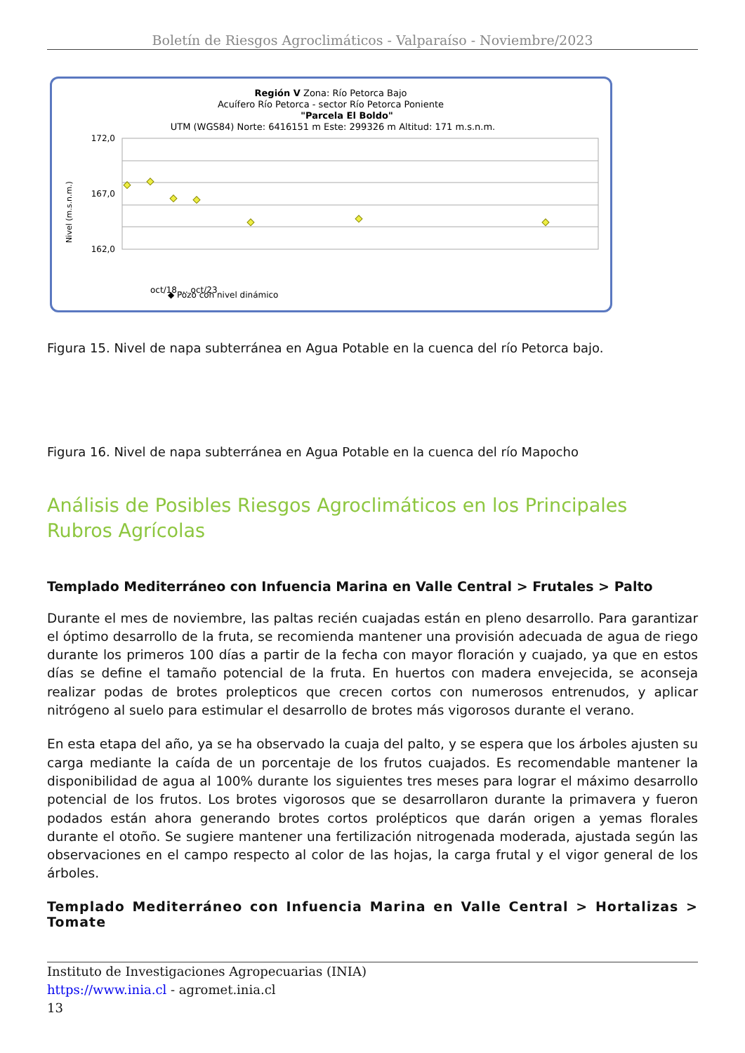Boletín de Riesgos Agroclimáticos - Valparaíso - Noviembre/2023
Región V Zona: Río Petorca Bajo
Acuífero Río Petorca - sector Río Petorca Poniente
"Parcela El Boldo"
UTM (WGS84) Norte: 6416151 m Este: 299326 m Altitud: 171 m.s.n.m.
Nivel (m.s.n.m.)
172,0
167,0
162,0
oct/18 … oct/23
◆ Pozo con nivel dinámico
Figura 15. Nivel de napa subterránea en Agua Potable en la cuenca del río Petorca bajo.
Figura 16. Nivel de napa subterránea en Agua Potable en la cuenca del río Mapocho
Análisis de Posibles Riesgos Agroclimáticos en los Principales Rubros Agrícolas
Templado Mediterráneo con Infuencia Marina en Valle Central > Frutales > Palto
Durante el mes de noviembre, las paltas recién cuajadas están en pleno desarrollo. Para garantizar el óptimo desarrollo de la fruta, se recomienda mantener una provisión adecuada de agua de riego durante los primeros 100 días a partir de la fecha con mayor floración y cuajado, ya que en estos días se define el tamaño potencial de la fruta. En huertos con madera envejecida, se aconseja realizar podas de brotes prolepticos que crecen cortos con numerosos entrenudos, y aplicar nitrógeno al suelo para estimular el desarrollo de brotes más vigorosos durante el verano.
En esta etapa del año, ya se ha observado la cuaja del palto, y se espera que los árboles ajusten su carga mediante la caída de un porcentaje de los frutos cuajados. Es recomendable mantener la disponibilidad de agua al 100% durante los siguientes tres meses para lograr el máximo desarrollo potencial de los frutos. Los brotes vigorosos que se desarrollaron durante la primavera y fueron podados están ahora generando brotes cortos prolépticos que darán origen a yemas florales durante el otoño. Se sugiere mantener una fertilización nitrogenada moderada, ajustada según las observaciones en el campo respecto al color de las hojas, la carga frutal y el vigor general de los árboles.
Templado Mediterráneo con Infuencia Marina en Valle Central > Hortalizas > Tomate
Instituto de Investigaciones Agropecuarias (INIA)
https://www.inia.cl - agromet.inia.cl
13